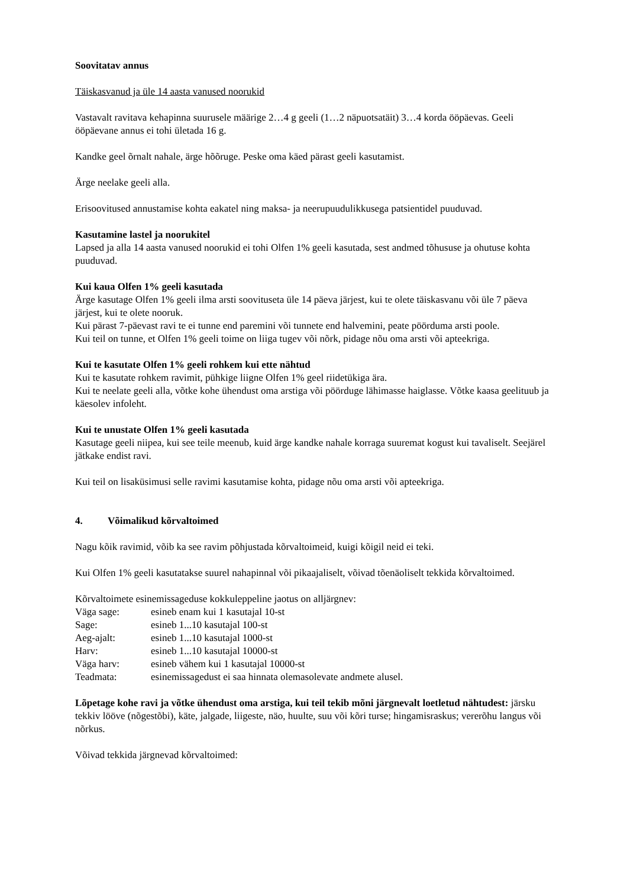Soovitatav annus
Täiskasvanud ja üle 14 aasta vanused noorukid
Vastavalt ravitava kehapinna suurusele määrige 2…4 g geeli (1…2 näpuotsatäit) 3…4 korda ööpäevas. Geeli ööpäevane annus ei tohi ületada 16 g.
Kandke geel õrnalt nahale, ärge hõõruge. Peske oma käed pärast geeli kasutamist.
Ärge neelake geeli alla.
Erisoovitused annustamise kohta eakatel ning maksa- ja neerupuudulikkusega patsientidel puuduvad.
Kasutamine lastel ja noorukitel
Lapsed ja alla 14 aasta vanused noorukid ei tohi Olfen 1% geeli kasutada, sest andmed tõhususe ja ohutuse kohta puuduvad.
Kui kaua Olfen 1% geeli kasutada
Ärge kasutage Olfen 1% geeli ilma arsti soovituseta üle 14 päeva järjest, kui te olete täiskasvanu või üle 7 päeva järjest, kui te olete nooruk.
Kui pärast 7-päevast ravi te ei tunne end paremini või tunnete end halvemini, peate pöörduma arsti poole.
Kui teil on tunne, et Olfen 1% geeli toime on liiga tugev või nõrk, pidage nõu oma arsti või apteekriga.
Kui te kasutate Olfen 1% geeli rohkem kui ette nähtud
Kui te kasutate rohkem ravimit, pühkige liigne Olfen 1% geel riidetükiga ära.
Kui te neelate geeli alla, võtke kohe ühendust oma arstiga või pöörduge lähimasse haiglasse. Võtke kaasa geelituub ja käesolev infoleht.
Kui te unustate Olfen 1% geeli kasutada
Kasutage geeli niipea, kui see teile meenub, kuid ärge kandke nahale korraga suuremat kogust kui tavaliselt. Seejärel jätkake endist ravi.
Kui teil on lisaküsimusi selle ravimi kasutamise kohta, pidage nõu oma arsti või apteekriga.
4. Võimalikud kõrvaltoimed
Nagu kõik ravimid, võib ka see ravim põhjustada kõrvaltoimeid, kuigi kõigil neid ei teki.
Kui Olfen 1% geeli kasutatakse suurel nahapinnal või pikaajaliselt, võivad tõenäoliselt tekkida kõrvaltoimed.
Kõrvaltoimete esinemissageduse kokkuleppeline jaotus on alljärgnev:
| Väga sage: | esineb enam kui 1 kasutajal 10-st |
| Sage: | esineb 1...10 kasutajal 100-st |
| Aeg-ajalt: | esineb 1...10 kasutajal 1000-st |
| Harv: | esineb 1...10 kasutajal 10000-st |
| Väga harv: | esineb vähem kui 1 kasutajal 10000-st |
| Teadmata: | esinemissagedust ei saa hinnata olemasolevate andmete alusel. |
Lõpetage kohe ravi ja võtke ühendust oma arstiga, kui teil tekib mõni järgnevalt loetletud nähtudest: järsku tekkiv lööve (nõgestõbi), käte, jalgade, liigeste, näo, huulte, suu või kõri turse; hingamisraskus; vererõhu langus või nõrkus.
Võivad tekkida järgnevad kõrvaltoimed: